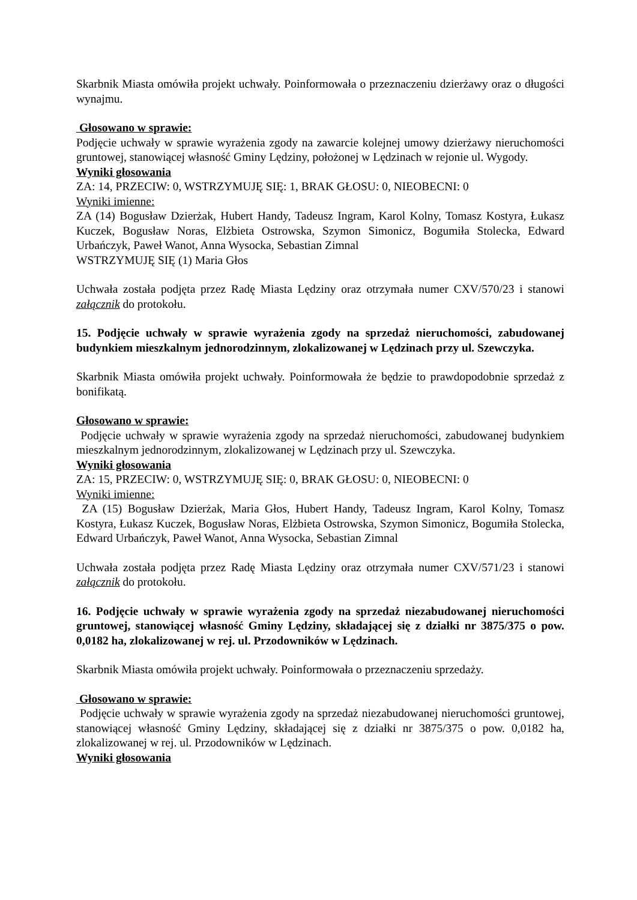Skarbnik Miasta omówiła projekt uchwały. Poinformowała o przeznaczeniu dzierżawy oraz o długości wynajmu.
Głosowano w sprawie:
Podjęcie uchwały w sprawie wyrażenia zgody na zawarcie kolejnej umowy dzierżawy nieruchomości gruntowej, stanowiącej własność Gminy Lędziny, położonej w Lędzinach w rejonie ul. Wygody.
Wyniki głosowania
ZA: 14, PRZECIW: 0, WSTRZYMUJĘ SIĘ: 1, BRAK GŁOSU: 0, NIEOBECNI: 0
Wyniki imienne:
ZA (14) Bogusław Dzierżak, Hubert Handy, Tadeusz Ingram, Karol Kolny, Tomasz Kostyra, Łukasz Kuczek, Bogusław Noras, Elżbieta Ostrowska, Szymon Simonicz, Bogumiła Stolecka, Edward Urbańczyk, Paweł Wanot, Anna Wysocka, Sebastian Zimnal
WSTRZYMUJĘ SIĘ (1) Maria Głos
Uchwała została podjęta przez Radę Miasta Lędziny oraz otrzymała numer CXV/570/23 i stanowi załącznik do protokołu.
15. Podjęcie uchwały w sprawie wyrażenia zgody na sprzedaż nieruchomości, zabudowanej budynkiem mieszkalnym jednorodzinnym, zlokalizowanej w Lędzinach przy ul. Szewczyka.
Skarbnik Miasta omówiła projekt uchwały. Poinformowała że będzie to prawdopodobnie sprzedaż z bonifikatą.
Głosowano w sprawie:
Podjęcie uchwały w sprawie wyrażenia zgody na sprzedaż nieruchomości, zabudowanej budynkiem mieszkalnym jednorodzinnym, zlokalizowanej w Lędzinach przy ul. Szewczyka.
Wyniki głosowania
ZA: 15, PRZECIW: 0, WSTRZYMUJĘ SIĘ: 0, BRAK GŁOSU: 0, NIEOBECNI: 0
Wyniki imienne:
ZA (15) Bogusław Dzierżak, Maria Głos, Hubert Handy, Tadeusz Ingram, Karol Kolny, Tomasz Kostyra, Łukasz Kuczek, Bogusław Noras, Elżbieta Ostrowska, Szymon Simonicz, Bogumiła Stolecka, Edward Urbańczyk, Paweł Wanot, Anna Wysocka, Sebastian Zimnal
Uchwała została podjęta przez Radę Miasta Lędziny oraz otrzymała numer CXV/571/23 i stanowi załącznik do protokołu.
16. Podjęcie uchwały w sprawie wyrażenia zgody na sprzedaż niezabudowanej nieruchomości gruntowej, stanowiącej własność Gminy Lędziny, składającej się z działki nr 3875/375 o pow. 0,0182 ha, zlokalizowanej w rej. ul. Przodowników w Lędzinach.
Skarbnik Miasta omówiła projekt uchwały. Poinformowała o przeznaczeniu sprzedaży.
Głosowano w sprawie:
Podjęcie uchwały w sprawie wyrażenia zgody na sprzedaż niezabudowanej nieruchomości gruntowej, stanowiącej własność Gminy Lędziny, składającej się z działki nr 3875/375 o pow. 0,0182 ha, zlokalizowanej w rej. ul. Przodowników w Lędzinach.
Wyniki głosowania